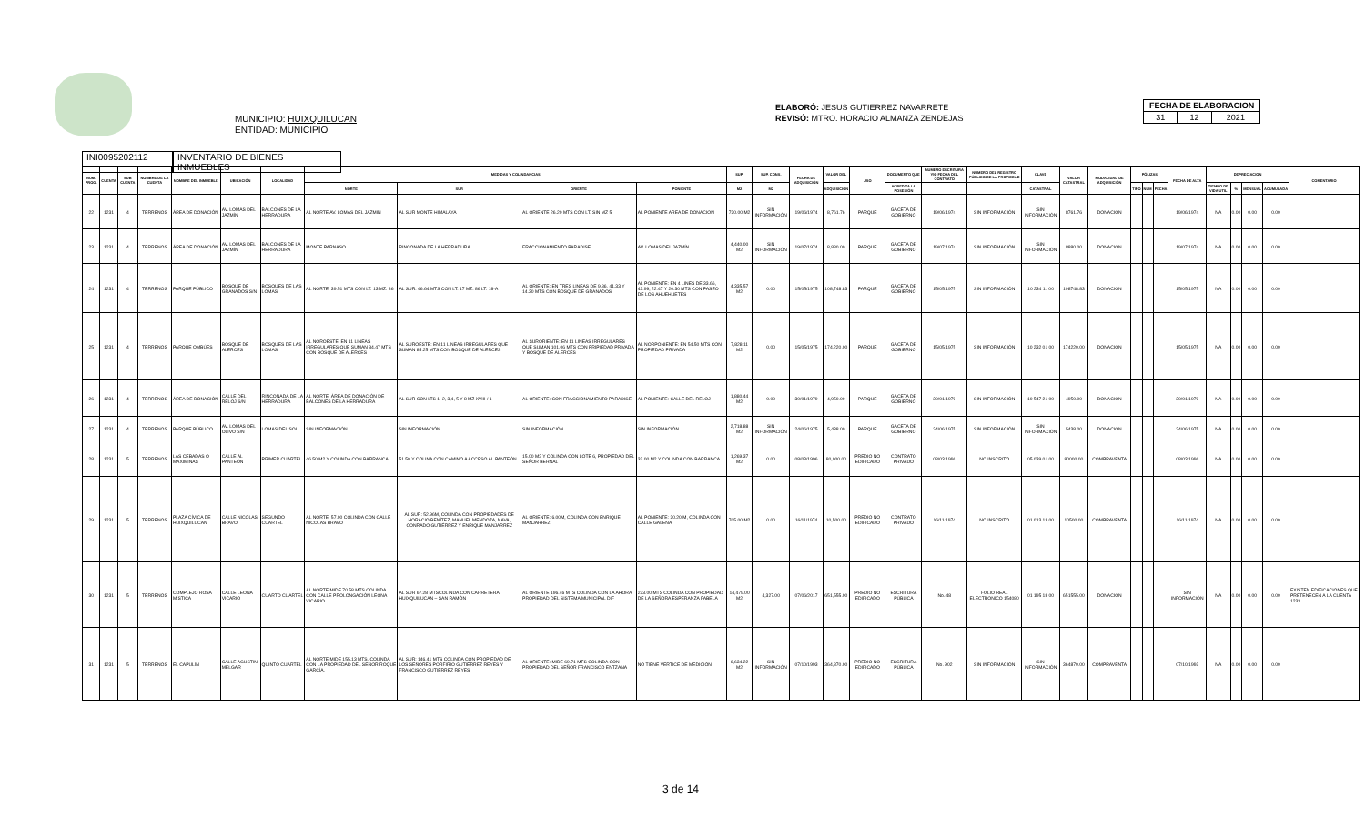MUNICIPIO: HUIXQUILUCAN
ENTIDAD: MUNICIPIO
ELABORÓ: JESUS GUTIERREZ NAVARRETE
REVISÓ: MTRO. HORACIO ALMANZA ZENDEJAS
| FECHA DE ELABORACION | | |
| 31 | 12 | 2021 |
INI0095202112 INVENTARIO DE BIENES INMUEBLES
| NUM. PROG. | CUENTA | SUB CUENTA | NOMBRE DE LA CUENTA | NOMBRE DEL INMUEBLE | UBICACIÓN | LOCALIDAD | MEDIDAS Y COLINDANCIAS | | | | SUP. | SUP. CONS. | FECHA DE ADQUISICIÓN | VALOR DEL | USO | DOCUMENTO QUE | NUMERO ESCRITURA Y/O FECHA DEL CONTRATO | NUMERO DEL REGISTRO PÚBLICO DE LA PROPIEDAD | CLAVE | VALOR CATASTRAL | MODALIDAD DE ADQUISICIÓN | PÓLIZAS | | | FECHA DE ALTA | DEPRECIACION | | | | COMENTARIO |
| --- | --- | --- | --- | --- | --- | --- | --- | --- | --- | --- | --- | --- | --- | --- | --- | --- | --- | --- | --- | --- | --- | --- | --- | --- | --- | --- | --- | --- | --- | --- |
| | | | | | | | NORTE | SUR | ORIENTE | PONIENTE | M2 | M2 | | ADQUISICIÓN | | ACREDITA LA POSESIÓN | | | CATASTRAL | | | TIPO | NUM | FECHA | | TIEMPO DE VIDA UTIL | % | MENSUAL | ACUMULADA | |
| 22 | 1231 | 4 | TERRENOS | ÁREA DE DONACIÓN | AV. LOMAS DEL JAZMÍN | BALCONES DE LA HERRADURA | AL NORTE AV. LOMAS DEL JAZMIN | AL SUR MONTE HIMALAYA | AL ORIENTE 26.20 MTS CON LT. SIN MZ 5 | AL PONIENTE AREA DE DONACION | 720.00 M2 | SIN INFORMACIÓN | 19/06/1974 | 8,761.76 | PARQUE | GACETA DE GOBIERNO | 19/06/1974 | SIN INFORMACIÓN | SIN INFORMACIÓN | 8761.76 | DONACIÓN | | | | 19/06/1974 | NA | 0.00 | 0.00 | 0.00 | |
| 23 | 1231 | 4 | TERRENOS | ÁREA DE DONACIÓN | AV. LOMAS DEL JAZMÍN | BALCONES DE LA HERRADURA | MONTE PARNASO | RINCONADA DE LA HERRADURA | FRACCIONAMIENTO PARADISE | AV. LOMAS DEL JAZMÍN | 4,440.00 M2 | SIN INFORMACIÓN | 19/07/1974 | 8,880.00 | PARQUE | GACETA DE GOBIERNO | 19/07/1974 | SIN INFORMACIÓN | SIN INFORMACIÓN | 8880.00 | DONACIÓN | | | | 19/07/1974 | NA | 0.00 | 0.00 | 0.00 | |
| 24 | 1231 | 4 | TERRENOS | PARQUE PÚBLICO | BOSQUE DE GRANADOS S/N | BOSQUES DE LAS LOMAS | AL NORTE: 39.51 MTS CON LT. 13 MZ. 86 | AL SUR: 46.64 MTS CON LT. 17 MZ. 86 LT. 18-A | AL ORIENTE: EN TRES LINEAS DE 9.86, 41.33 Y 14.30 MTS CON BOSQUE DE GRANADOS | AL PONIENTE: EN 4 LINES DE 33.66, 43.99, 22.47 Y 20.30 MTS CON PASEO DE LOS AHUEHUETES | 4,335.57 M2 | 0.00 | 15/05/1975 | 108,748.83 | PARQUE | GACETA DE GOBIERNO | 15/05/1975 | SIN INFORMACIÓN | 10 234 11 00 | 108748.83 | DONACIÓN | | | | 15/05/1975 | NA | 0.00 | 0.00 | 0.00 | |
| 25 | 1231 | 4 | TERRENOS | PARQUE OMBÚES | BOSQUE DE ALERCES | BOSQUES DE LAS LOMAS | AL NOROESTE: EN 11 LINEAS IRREGULARES QUE SUMAN 84.47 MTS CON BOSQUE DE ALERCES | AL SUROESTE: EN 11 LINEAS IRREGULARES QUE SUMAN 85.25 MTS CON BOSQUE DE ALERCES | AL SURORIENTE: EN 11 LINEAS IRREGULARES QUE SUMAN 101.06 MTS CON PRIPIEDAD PRIVADA Y BOSQUE DE ALERCES | AL NORPONIENTE: EN 54.50 MTS CON PROPIEDAD PRIVADA | 7,828.11 M2 | 0.00 | 15/05/1975 | 174,220.00 | PARQUE | GACETA DE GOBIERNO | 15/05/1975 | SIN INFORMACIÓN | 10 232 01 00 | 174220.00 | DONACIÓN | | | | 15/05/1975 | NA | 0.00 | 0.00 | 0.00 | |
| 26 | 1231 | 4 | TERRENOS | ÁREA DE DONACIÓN | CALLE DEL RELOJ S/N | RINCONADA DE LA HERRADURA | AL NORTE: ÁREA DE DONACIÓN DE BALCONES DE LA HERRADURA | AL SUR CON LTS 1, 2, 3,4, 5 Y 8 MZ XVIII / 1 | AL ORIENTE: CON FRACCIONAMIENTO PARADISE | AL PONIENTE: CALLE DEL RELOJ | 1,880.44 M2 | 0.00 | 30/01/1979 | 4,950.00 | PARQUE | GACETA DE GOBIERNO | 30/01/1979 | SIN INFORMACIÓN | 10 547 21 00 | 4950.00 | DONACIÓN | | | | 30/01/1979 | NA | 0.00 | 0.00 | 0.00 | |
| 27 | 1231 | 4 | TERRENOS | PARQUE PÚBLICO | AV. LOMAS DEL OLIVO S/N | LOMAS DEL SOL | SIN INFORMACIÓN | SIN INFORMACIÓN | SIN INFORMACIÓN | SIN INFORMACIÓN | 2,718.88 M2 | SIN INFORMACIÓN | 24/06/1975 | 5,438.00 | PARQUE | GACETA DE GOBIERNO | 24/06/1975 | SIN INFORMACIÓN | SIN INFORMACIÓN | 5438.00 | DONACIÓN | | | | 24/06/1975 | NA | 0.00 | 0.00 | 0.00 | |
| 28 | 1231 | 5 | TERRENOS | LAS CEBADAS O MAXIMINAS | CALLE AL PANTEÓN | PRIMER CUARTEL | 46.50 M2 Y COLINDA CON BARRANCA | 51.50 Y COLINA CON CAMINO A ACCESO AL PANTEÓN | 15.00 M2 Y COLINDA CON LOTE 6, PROPIEDAD DEL SEÑOR BERNAL | 33.00 M2 Y COLINDA CON BARRANCA | 1,269.37 M2 | 0.00 | 08/03/1996 | 80,000.00 | PREDIO NO EDIFICADO | CONTRATO PRIVADO | 08/03/1996 | NO INSCRITO | 05 039 01 00 | 80000.00 | COMPRAVENTA | | | | 08/03/1996 | NA | 0.00 | 0.00 | 0.00 | |
| 29 | 1231 | 5 | TERRENOS | PLAZA CÍVICA DE HUIXQUILUCAN | CALLE NICOLAS BRAVO | SEGUNDO CUARTEL | AL NORTE: 57.00 COLINDA CON CALLE NICOLAS BRAVO | AL SUR: 52.96M, COLINDA CON PROPIEDADES DE HORACIO BENÍTEZ, MANUEL MENDOZA, NAVA, CONRADO GUTIÉRREZ Y ENRIQUE MANJARREZ | AL ORIENTE: 6.00M, COLINDA CON ENRIQUE MANJARREZ | AL PONIENTE: 20.20 M, COLINDA CON CALLE GALENA | 705.00 M2 | 0.00 | 16/11/1974 | 10,500.00 | PREDIO NO EDIFICADO | CONTRATO PRIVADO | 16/11/1974 | NO INSCRITO | 01 013 13 00 | 10500.00 | COMPRAVENTA | | | | 16/11/1974 | NA | 0.00 | 0.00 | 0.00 | |
| 30 | 1231 | 5 | TERRENOS | COMPLEJO ROSA MÍSTICA | CALLE LEONA VICARIO | CUARTO CUARTEL | AL NORTE MIDE 70.58 MTS COLINDA CON CALLE PROLONGACIÓN LEONA VICARIO | AL SUR 67.28 MTSCOLINDA CON CARRETERA HUIXQUILUCAN – SAN RAMÓN | AL ORIENTE 196.46 MTS COLINDA CON LA AHORA PROPIEDAD DEL SISTEMA MUNICIPAL DIF | 233.00 MTS COLINDA CON PROPIEDAD DE LA SEÑORA ESPERANZA FABELA | 14,479.00 M2 | 4,327.00 | 07/06/2017 | 651,555.00 | PREDIO NO EDIFICADO | ESCRITURA PÚBLICA | No. 48 | FOLIO REAL ELECTRONICO 154080 | 01 195 18 00 | 651555.00 | DONACIÓN | | | | SIN INFORMACIÓN | NA | 0.00 | 0.00 | 0.00 | EXISTEN EDIFICACIONES QUE PRETENECEN A LA CUENTA 1233 |
| 31 | 1231 | 5 | TERRENOS | EL CAPULÍN | CALLE AGUSTIN MELGAR | QUINTO CUARTEL | AL NORTE MIDE 155.13 MTS. COLINDA CON LA PROPIEDAD DEL SEÑOR ROQUE GARCÍA. | AL SUR: 146.41 MTS COLINDA CON PROPIEDAD DE LOS SEÑORES PORFIRIO GUTIÉRREZ REYES Y FRANCISCO GUTIÉRREZ REYES | AL ORIENTE: MIDE 69.71 MTS COLINDA CON PROPIEDAD DEL SEÑOR FRANCISCO ENTZANA | NO TIENE VERTICE DE MEDICIÓN | 6,634.22 M2 | SIN INFORMACIÓN | 07/10/1993 | 364,870.00 | PREDIO NO EDIFICADO | ESCRITURA PÚBLICA | No. 902 | SIN INFORMACIÓN | SIN INFORMACIÓN | 364870.00 | COMPRAVENTA | | | | 07/10/1993 | NA | 0.00 | 0.00 | 0.00 | |
3 de 14